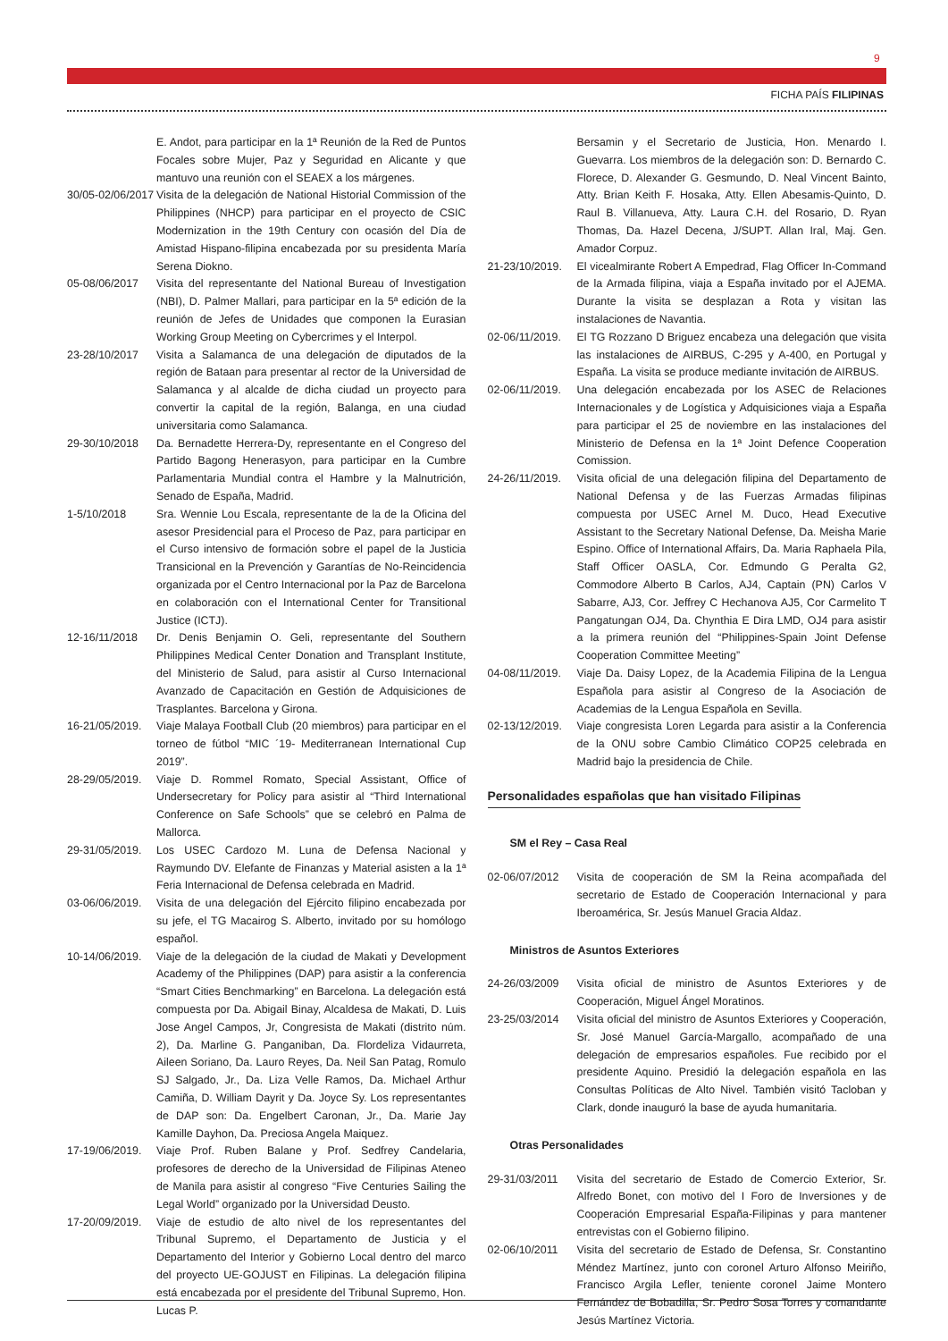9
FICHA PAÍS FILIPINAS
E. Andot, para participar en la 1ª Reunión de la Red de Puntos Focales sobre Mujer, Paz y Seguridad en Alicante y que mantuvo una reunión con el SEAEX a los márgenes.
30/05-02/06/2017
Visita de la delegación de National Historial Commission of the Philippines (NHCP) para participar en el proyecto de CSIC Modernization in the 19th Century con ocasión del Día de Amistad Hispano-filipina encabezada por su presidenta María Serena Diokno.
05-08/06/2017 Visita del representante del National Bureau of Investigation (NBI), D. Palmer Mallari, para participar en la 5ª edición de la reunión de Jefes de Unidades que componen la Eurasian Working Group Meeting on Cybercrimes y el Interpol.
23-28/10/2017 Visita a Salamanca de una delegación de diputados de la región de Bataan para presentar al rector de la Universidad de Salamanca y al alcalde de dicha ciudad un proyecto para convertir la capital de la región, Balanga, en una ciudad universitaria como Salamanca.
29-30/10/2018 Da. Bernadette Herrera-Dy, representante en el Congreso del Partido Bagong Henerasyon, para participar en la Cumbre Parlamentaria Mundial contra el Hambre y la Malnutrición, Senado de España, Madrid.
1-5/10/2018 Sra. Wennie Lou Escala, representante de la de la Oficina del asesor Presidencial para el Proceso de Paz, para participar en el Curso intensivo de formación sobre el papel de la Justicia Transicional en la Prevención y Garantías de No-Reincidencia organizada por el Centro Internacional por la Paz de Barcelona en colaboración con el International Center for Transitional Justice (ICTJ).
12-16/11/2018 Dr. Denis Benjamin O. Geli, representante del Southern Philippines Medical Center Donation and Transplant Institute, del Ministerio de Salud, para asistir al Curso Internacional Avanzado de Capacitación en Gestión de Adquisiciones de Trasplantes. Barcelona y Girona.
16-21/05/2019.
Viaje Malaya Football Club (20 miembros) para participar en el torneo de fútbol “MIC ´19- Mediterranean International Cup 2019”.
28-29/05/2019.
Viaje D. Rommel Romato, Special Assistant, Office of Undersecretary for Policy para asistir al “Third International Conference on Safe Schools” que se celebró en Palma de Mallorca.
29-31/05/2019.
Los USEC Cardozo M. Luna de Defensa Nacional y Raymundo DV. Elefante de Finanzas y Material asisten a la 1ª Feria Internacional de Defensa celebrada en Madrid.
03-06/06/2019.
Visita de una delegación del Ejército filipino encabezada por su jefe, el TG Macairog S. Alberto, invitado por su homólogo español.
10-14/06/2019.
Viaje de la delegación de la ciudad de Makati y Development Academy of the Philippines (DAP) para asistir a la conferencia “Smart Cities Benchmarking” en Barcelona. La delegación está compuesta por Da. Abigail Binay, Alcaldesa de Makati, D. Luis Jose Angel Campos, Jr, Congresista de Makati (distrito núm. 2), Da. Marline G. Panganiban, Da. Flordeliza Vidaurreta, Aileen Soriano, Da. Lauro Reyes, Da. Neil San Patag, Romulo SJ Salgado, Jr., Da. Liza Velle Ramos, Da. Michael Arthur Camiña, D. William Dayrit y Da. Joyce Sy. Los representantes de DAP son: Da. Engelbert Caronan, Jr., Da. Marie Jay Kamille Dayhon, Da. Preciosa Angela Maiquez.
17-19/06/2019.
Viaje Prof. Ruben Balane y Prof. Sedfrey Candelaria, profesores de derecho de la Universidad de Filipinas Ateneo de Manila para asistir al congreso “Five Centuries Sailing the Legal World” organizado por la Universidad Deusto.
17-20/09/2019.
Viaje de estudio de alto nivel de los representantes del Tribunal Supremo, el Departamento de Justicia y el Departamento del Interior y Gobierno Local dentro del marco del proyecto UE-GOJUST en Filipinas. La delegación filipina está encabezada por el presidente del Tribunal Supremo, Hon. Lucas P.
Bersamin y el Secretario de Justicia, Hon. Menardo I. Guevarra. Los miembros de la delegación son: D. Bernardo C. Florece, D. Alexander G. Gesmundo, D. Neal Vincent Bainto, Atty. Brian Keith F. Hosaka, Atty. Ellen Abesamis-Quinto, D. Raul B. Villanueva, Atty. Laura C.H. del Rosario, D. Ryan Thomas, Da. Hazel Decena, J/SUPT. Allan Iral, Maj. Gen. Amador Corpuz.
21-23/10/2019.
El vicealmirante Robert A Empedrad, Flag Officer In-Command de la Armada filipina, viaja a España invitado por el AJEMA. Durante la visita se desplazan a Rota y visitan las instalaciones de Navantia.
02-06/11/2019.
El TG Rozzano D Briguez encabeza una delegación que visita las instalaciones de AIRBUS, C-295 y A-400, en Portugal y España. La visita se produce mediante invitación de AIRBUS.
02-06/11/2019.
Una delegación encabezada por los ASEC de Relaciones Internacionales y de Logística y Adquisiciones viaja a España para participar el 25 de noviembre en las instalaciones del Ministerio de Defensa en la 1ª Joint Defence Cooperation Comission.
24-26/11/2019.
Visita oficial de una delegación filipina del Departamento de National Defensa y de las Fuerzas Armadas filipinas compuesta por USEC Arnel M. Duco, Head Executive Assistant to the Secretary National Defense, Da. Meisha Marie Espino. Office of International Affairs, Da. Maria Raphaela Pila, Staff Officer OASLA, Cor. Edmundo G Peralta G2, Commodore Alberto B Carlos, AJ4, Captain (PN) Carlos V Sabarre, AJ3, Cor. Jeffrey C Hechanova AJ5, Cor Carmelito T Pangatungan OJ4, Da. Chynthia E Dira LMD, OJ4 para asistir a la primera reunión del “Philippines-Spain Joint Defense Cooperation Committee Meeting”
04-08/11/2019.
Viaje Da. Daisy Lopez, de la Academia Filipina de la Lengua Española para asistir al Congreso de la Asociación de Academias de la Lengua Española en Sevilla.
02-13/12/2019.
Viaje congresista Loren Legarda para asistir a la Conferencia de la ONU sobre Cambio Climático COP25 celebrada en Madrid bajo la presidencia de Chile.
Personalidades españolas que han visitado Filipinas
SM el Rey – Casa Real
02-06/07/2012 Visita de cooperación de SM la Reina acompañada del secretario de Estado de Cooperación Internacional y para Iberoamérica, Sr. Jesús Manuel Gracia Aldaz.
Ministros de Asuntos Exteriores
24-26/03/2009 Visita oficial de ministro de Asuntos Exteriores y de Cooperación, Miguel Ángel Moratinos.
23-25/03/2014 Visita oficial del ministro de Asuntos Exteriores y Cooperación, Sr. José Manuel García-Margallo, acompañado de una delegación de empresarios españoles. Fue recibido por el presidente Aquino. Presidió la delegación española en las Consultas Políticas de Alto Nivel. También visitó Tacloban y Clark, donde inauguró la base de ayuda humanitaria.
Otras Personalidades
29-31/03/2011 Visita del secretario de Estado de Comercio Exterior, Sr. Alfredo Bonet, con motivo del I Foro de Inversiones y de Cooperación Empresarial España-Filipinas y para mantener entrevistas con el Gobierno filipino.
02-06/10/2011 Visita del secretario de Estado de Defensa, Sr. Constantino Méndez Martínez, junto con coronel Arturo Alfonso Meiriño, Francisco Argila Lefler, teniente coronel Jaime Montero Fernández de Bobadilla, Sr. Pedro Sosa Torres y comandante Jesús Martínez Victoria.